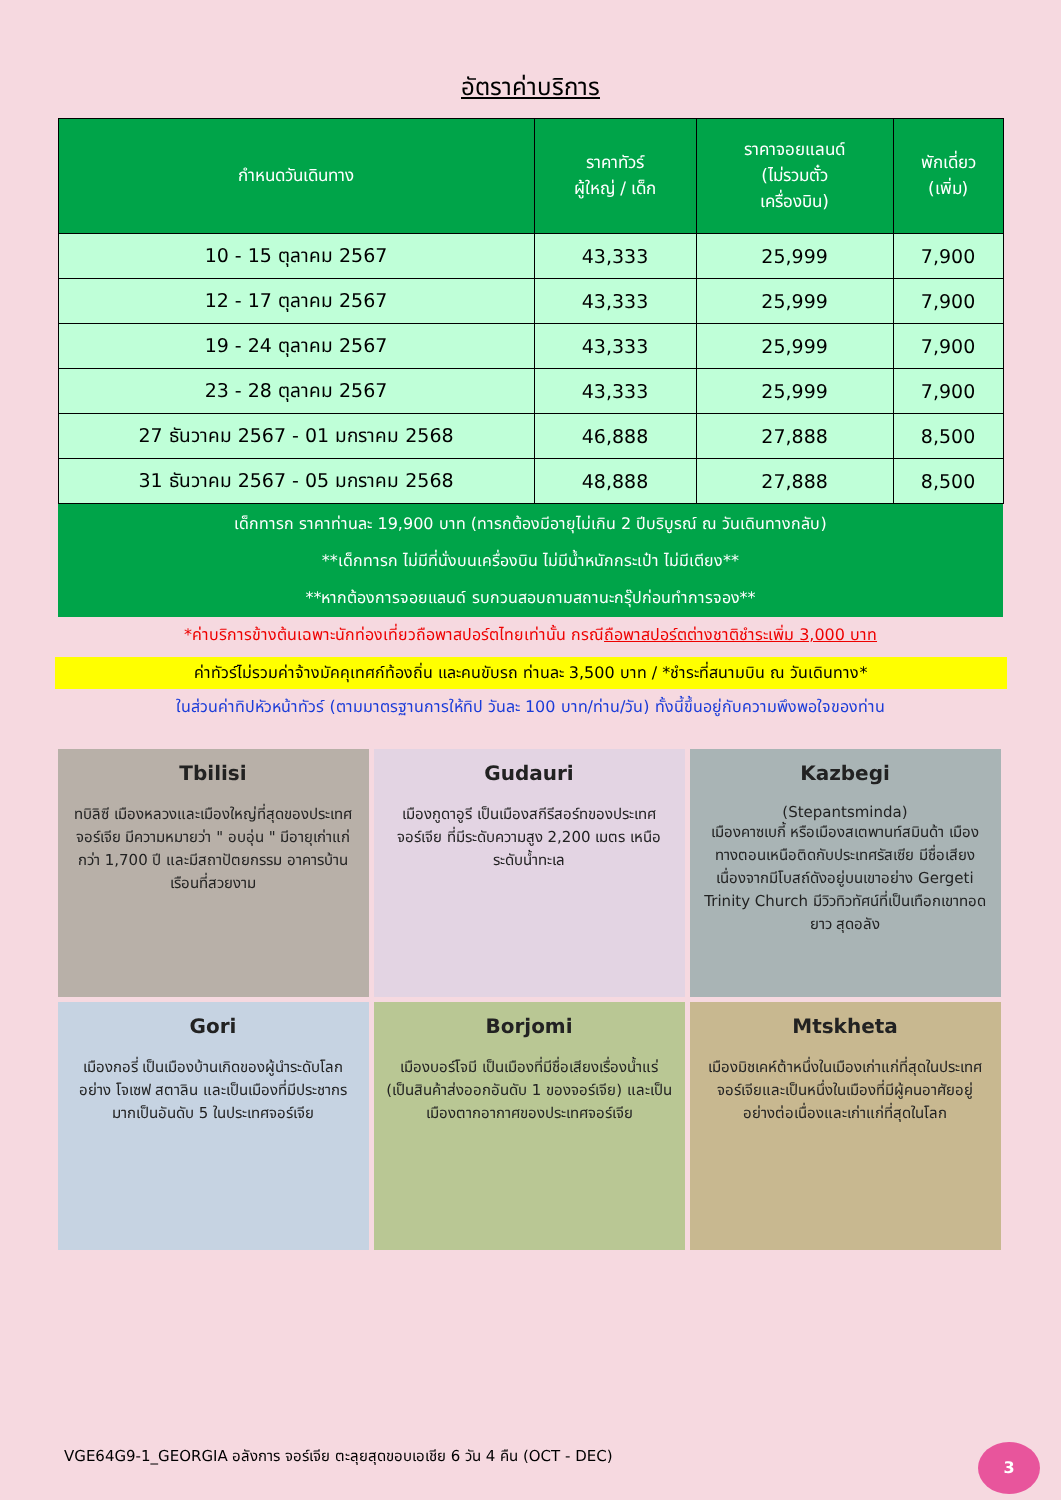อัตราค่าบริการ
| กำหนดวันเดินทาง | ราคาทัวร์ ผู้ใหญ่ / เด็ก | ราคาจอยแลนด์ (ไม่รวมตั๋ว เครื่องบิน) | พักเดี่ยว (เพิ่ม) |
| --- | --- | --- | --- |
| 10 - 15 ตุลาคม 2567 | 43,333 | 25,999 | 7,900 |
| 12 - 17 ตุลาคม 2567 | 43,333 | 25,999 | 7,900 |
| 19 - 24 ตุลาคม 2567 | 43,333 | 25,999 | 7,900 |
| 23 - 28 ตุลาคม 2567 | 43,333 | 25,999 | 7,900 |
| 27 ธันวาคม 2567 - 01 มกราคม 2568 | 46,888 | 27,888 | 8,500 |
| 31 ธันวาคม 2567 - 05 มกราคม 2568 | 48,888 | 27,888 | 8,500 |
| เด็กทารก ราคาท่านละ 19,900 บาท (ทารกต้องมีอายุไม่เกิน 2 ปีบริบูรณ์ ณ วันเดินทางกลับ) **เด็กทารก ไม่มีที่นั่งบนเครื่องบิน ไม่มีน้ำหนักกระเป๋า ไม่มีเตียง** **หากต้องการจอยแลนด์ รบกวนสอบถามสถานะกรุ๊ปก่อนทำการจอง** | | | |
*ค่าบริการข้างต้นเฉพาะนักท่องเที่ยวถือพาสปอร์ตไทยเท่านั้น กรณีถือพาสปอร์ตต่างชาติชำระเพิ่ม 3,000 บาท
ค่าทัวร์ไม่รวมค่าจ้างมัคคุเทศก์ท้องถิ่น และคนขับรถ ท่านละ 3,500 บาท / *ชำระที่สนามบิน ณ วันเดินทาง*
ในส่วนค่าทิปหัวหน้าทัวร์ (ตามมาตรฐานการให้ทิป วันละ 100 บาท/ท่าน/วัน) ทั้งนี้ขึ้นอยู่กับความพึงพอใจของท่าน
Tbilisi
ทบิลิซี เมืองหลวงและเมืองใหญ่ที่สุดของประเทศจอร์เจีย มีความหมายว่า " อบอุ่น " มีอายุเก่าแก่กว่า 1,700 ปี และมีสถาปัตยกรรม อาคารบ้านเรือนที่สวยงาม
Gudauri
เมืองกูดาอูรี เป็นเมืองสกีรีสอร์ทของประเทศจอร์เจีย ที่มีระดับความสูง 2,200 เมตร เหนือระดับน้ำทะเล
Kazbegi
(Stepantsminda)
เมืองคาซเบกี้ หรือเมืองสเตพานท์สมินด้า เมืองทางตอนเหนือติดกับประเทศรัสเซีย มีชื่อเสียงเนื่องจากมีโบสถ์ดังอยู่บนเขาอย่าง Gergeti Trinity Church มีวิวทิวทัศน์ที่เป็นเทือกเขาทอดยาว สุดอลัง
Gori
เมืองกอรี่ เป็นเมืองบ้านเกิดของผู้นำระดับโลก อย่าง โจเซฟ สตาลิน และเป็นเมืองที่มีประชากรมากเป็นอันดับ 5 ในประเทศจอร์เจีย
Borjomi
เมืองบอร์โจมี เป็นเมืองที่มีชื่อเสียงเรื่องน้ำแร่ (เป็นสินค้าส่งออกอันดับ 1 ของจอร์เจีย) และเป็นเมืองตากอากาศของประเทศจอร์เจีย
Mtskheta
เมืองมิชเคห์ต้าหนึ่งในเมืองเก่าแก่ที่สุดในประเทศจอร์เจียและเป็นหนึ่งในเมืองที่มีผู้คนอาศัยอยู่อย่างต่อเนื่องและเก่าแก่ที่สุดในโลก
VGE64G9-1_GEORGIA อลังการ จอร์เจีย ตะลุยสุดขอบเอเชีย 6 วัน 4 คืน (OCT - DEC)
3